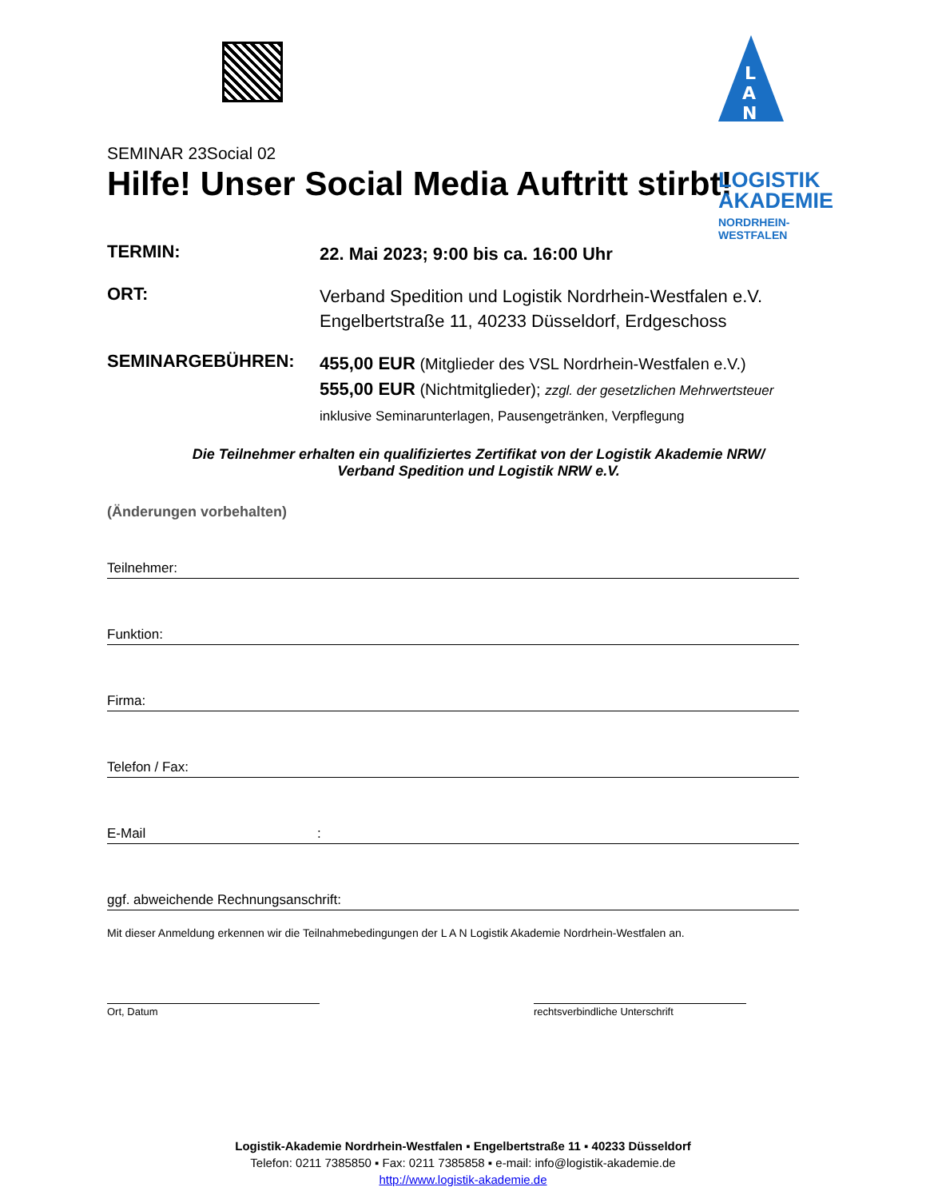L
A
N
LOGISTIK
AKADEMIE
NORDRHEIN-WESTFALEN
SEMINAR 23Social 02
Hilfe! Unser Social Media Auftritt stirbt!
TERMIN:
22. Mai 2023; 9:00 bis ca. 16:00 Uhr
ORT:
Verband Spedition und Logistik Nordrhein-Westfalen e.V.
Engelbertstraße 11, 40233 Düsseldorf, Erdgeschoss
SEMINARGEBÜHREN:
455,00 EUR (Mitglieder des VSL Nordrhein-Westfalen e.V.)
555,00 EUR (Nichtmitglieder); zzgl. der gesetzlichen Mehrwertsteuer
inklusive Seminarunterlagen, Pausengetränken, Verpflegung
Die Teilnehmer erhalten ein qualifiziertes Zertifikat von der Logistik Akademie NRW/
Verband Spedition und Logistik NRW e.V.
(Änderungen vorbehalten)
Teilnehmer:
Funktion:
Firma:
Telefon / Fax:
E-Mail :
ggf. abweichende Rechnungsanschrift:
Mit dieser Anmeldung erkennen wir die Teilnahmebedingungen der L A N Logistik Akademie Nordrhein-Westfalen an.
Ort, Datum rechtsverbindliche Unterschrift
Logistik-Akademie Nordrhein-Westfalen ▪ Engelbertstraße 11 ▪ 40233 Düsseldorf
Telefon: 0211 7385850 ▪ Fax: 0211 7385858 ▪ e-mail: info@logistik-akademie.de
http://www.logistik-akademie.de